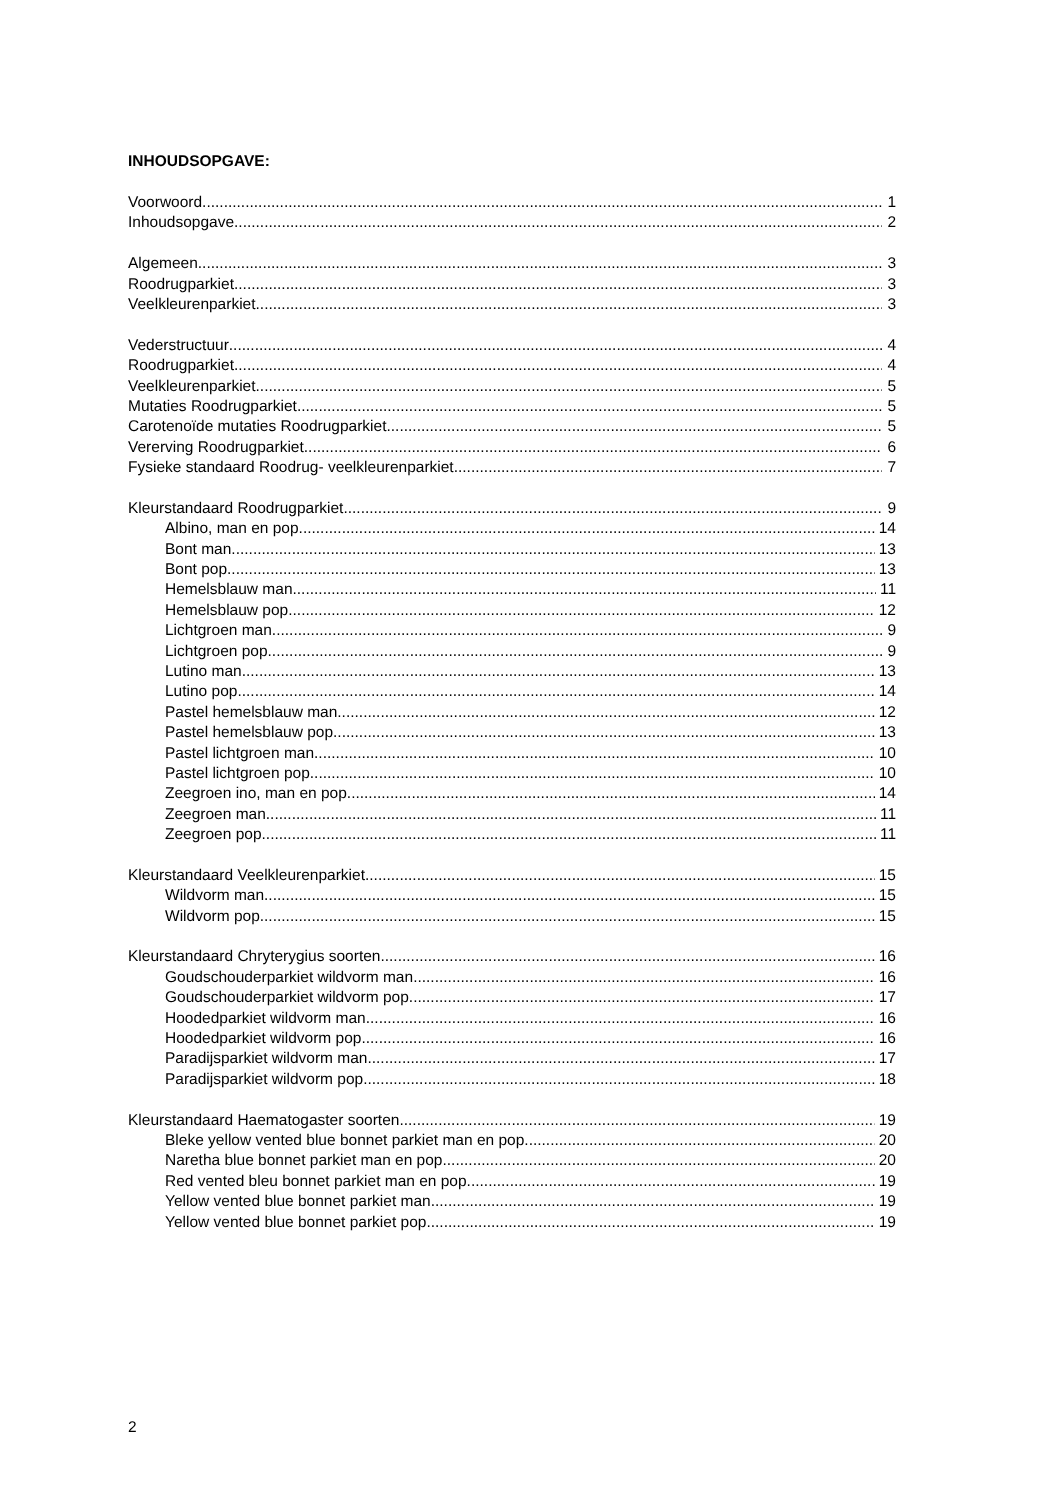INHOUDSOPGAVE:
Voorwoord 1
Inhoudsopgave 2
Algemeen 3
Roodrugparkiet 3
Veelkleurenparkiet 3
Vederstructuur 4
Roodrugparkiet 4
Veelkleurenparkiet 5
Mutaties Roodrugparkiet 5
Carotenoïde mutaties Roodrugparkiet 5
Vererving Roodrugparkiet 6
Fysieke standaard Roodrug- veelkleurenparkiet 7
Kleurstandaard Roodrugparkiet 9
Albino, man en pop 14
Bont man 13
Bont pop 13
Hemelsblauw man 11
Hemelsblauw pop 12
Lichtgroen man 9
Lichtgroen pop 9
Lutino man 13
Lutino pop 14
Pastel hemelsblauw man 12
Pastel hemelsblauw pop 13
Pastel lichtgroen man 10
Pastel lichtgroen pop 10
Zeegroen ino, man en pop 14
Zeegroen man 11
Zeegroen pop 11
Kleurstandaard Veelkleurenparkiet 15
Wildvorm man 15
Wildvorm pop 15
Kleurstandaard Chryterygius soorten 16
Goudschouderparkiet wildvorm man 16
Goudschouderparkiet wildvorm pop 17
Hoodedparkiet wildvorm man 16
Hoodedparkiet wildvorm pop 16
Paradijsparkiet wildvorm man 17
Paradijsparkiet wildvorm pop 18
Kleurstandaard Haematogaster soorten 19
Bleke yellow vented blue bonnet parkiet man en pop 20
Naretha blue bonnet parkiet man en pop 20
Red vented bleu bonnet parkiet man en pop 19
Yellow vented blue bonnet parkiet man 19
Yellow vented blue bonnet parkiet pop 19
2